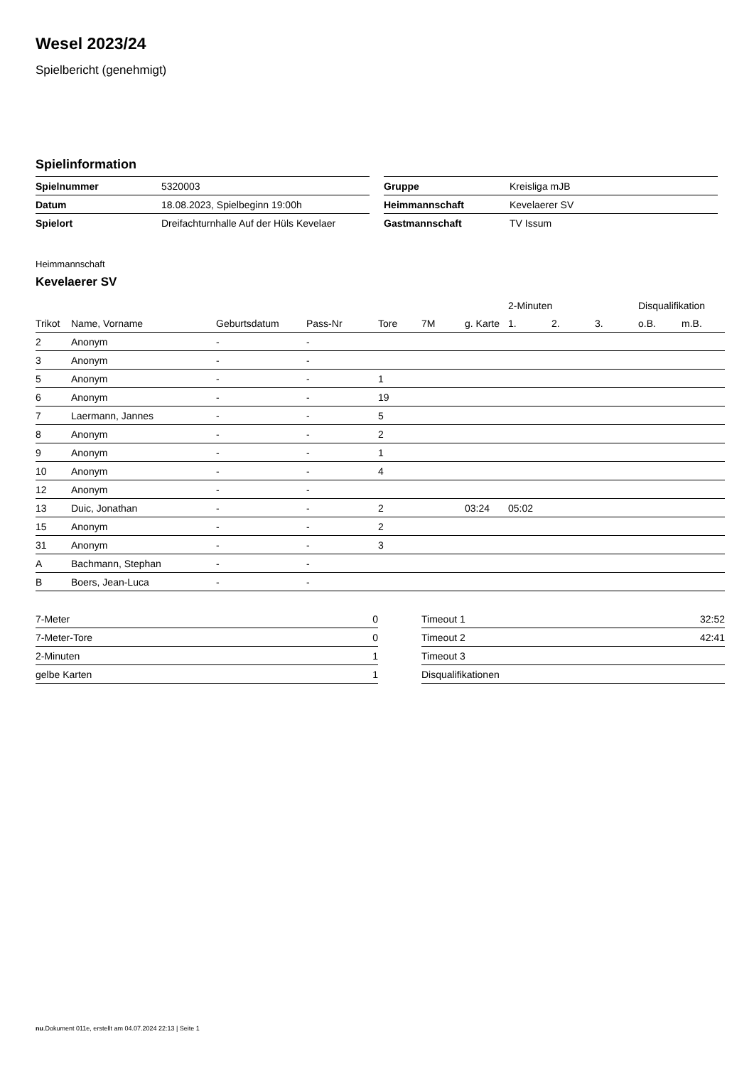Wesel 2023/24
Spielbericht (genehmigt)
Spielinformation
| Spielnummer | 5320003 |
| Datum | 18.08.2023, Spielbeginn 19:00h |
| Spielort | Dreifachturnhalle Auf der Hüls Kevelaer |
| Gruppe | Kreisliga mJB |
| Heimmannschaft | Kevelaerer SV |
| Gastmannschaft | TV Issum |
Heimmannschaft
Kevelaerer SV
| | | | | | | | 2-Minuten | | | Disqualifikation | |
| --- | --- | --- | --- | --- | --- | --- | --- | --- | --- | --- | --- |
| Trikot | Name, Vorname | Geburtsdatum | Pass-Nr | Tore | 7M | g. Karte | 1. | 2. | 3. | o.B. | m.B. |
| 2 | Anonym | - | - | | | | | | | | |
| 3 | Anonym | - | - | | | | | | | | |
| 5 | Anonym | - | - | 1 | | | | | | | |
| 6 | Anonym | - | - | 19 | | | | | | | |
| 7 | Laermann, Jannes | - | - | 5 | | | | | | | |
| 8 | Anonym | - | - | 2 | | | | | | | |
| 9 | Anonym | - | - | 1 | | | | | | | |
| 10 | Anonym | - | - | 4 | | | | | | | |
| 12 | Anonym | - | - | | | | | | | | |
| 13 | Duic, Jonathan | - | - | 2 | | 03:24 | 05:02 | | | | |
| 15 | Anonym | - | - | 2 | | | | | | | |
| 31 | Anonym | - | - | 3 | | | | | | | |
| A | Bachmann, Stephan | - | - | | | | | | | | |
| B | Boers, Jean-Luca | - | - | | | | | | | | |
| 7-Meter | 0 |
| 7-Meter-Tore | 0 |
| 2-Minuten | 1 |
| gelbe Karten | 1 |
| Timeout 1 | 32:52 |
| Timeout 2 | 42:41 |
| Timeout 3 | |
| Disqualifikationen | |
nu.Dokument 011e, erstellt am 04.07.2024 22:13 | Seite 1